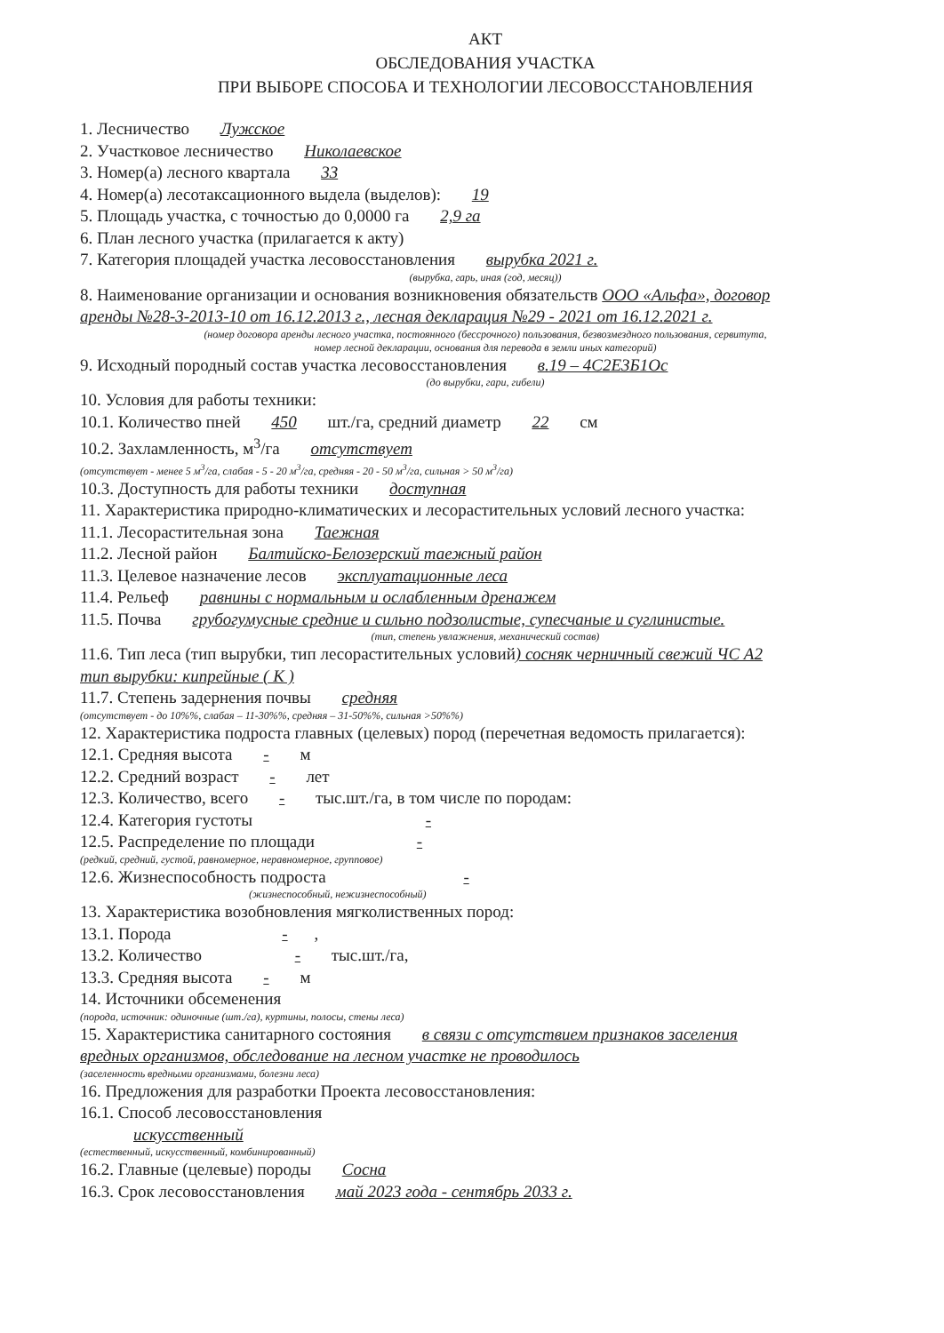АКТ
ОБСЛЕДОВАНИЯ УЧАСТКА
ПРИ ВЫБОРЕ СПОСОБА И ТЕХНОЛОГИИ ЛЕСОВОССТАНОВЛЕНИЯ
1. Лесничество Лужское
2. Участковое лесничество Николаевское
3. Номер(а) лесного квартала 33
4. Номер(а) лесотаксационного выдела (выделов): 19
5. Площадь участка, с точностью до 0,0000 га 2,9 га
6. План лесного участка (прилагается к акту)
7. Категория площадей участка лесовосстановления вырубка 2021 г.
(вырубка, гарь, иная (год, месяц))
8. Наименование организации и основания возникновения обязательств ООО «Альфа», договор
аренды №28-3-2013-10 от 16.12.2013 г., лесная декларация №29 - 2021 от 16.12.2021 г.
(номер договора аренды лесного участка, постоянного (бессрочного) пользования, безвозмездного пользования, сервитута,
номер лесной декларации, основания для перевода в земли иных категорий)
9. Исходный породный состав участка лесовосстановления в.19 – 4С2Е3Б1Ос
(до вырубки, гари, гибели)
10. Условия для работы техники:
10.1. Количество пней 450 шт./га, средний диаметр 22 см
10.2. Захламленность, м<sup>3</sup>/га отсутствует
(отсутствует - менее 5 м<sup>3</sup>/га, слабая - 5 - 20 м<sup>3</sup>/га, средняя - 20 - 50 м<sup>3</sup>/га, сильная > 50 м<sup>3</sup>/га)
10.3. Доступность для работы техники доступная
11. Характеристика природно-климатических и лесорастительных условий лесного участка:
11.1. Лесорастительная зона Таежная
11.2. Лесной район Балтийско-Белозерский таежный район
11.3. Целевое назначение лесов эксплуатационные леса
11.4. Рельеф равнины с нормальным и ослабленным дренажем
11.5. Почва грубогумусные средние и сильно подзолистые, супесчаные и суглинистые.
(тип, степень увлажнения, механический состав)
11.6. Тип леса (тип вырубки, тип лесорастительных условий) сосняк черничный свежий ЧС А2
тип вырубки: кипрейные ( К )
11.7. Степень задернения почвы средняя
(отсутствует - до 10%%, слабая – 11-30%%, средняя – 31-50%%, сильная >50%%)
12. Характеристика подроста главных (целевых) пород (перечетная ведомость прилагается):
12.1. Средняя высота - м
12.2. Средний возраст - лет
12.3. Количество, всего - тыс.шт./га, в том числе по породам:
12.4. Категория густоты -
12.5. Распределение по площади -
(редкий, средний, густой, равномерное, неравномерное, групповое)
12.6. Жизнеспособность подроста -
(жизнеспособный, нежизнеспособный)
13. Характеристика возобновления мягколиственных пород:
13.1. Порода -,
13.2. Количество - тыс.шт./га,
13.3. Средняя высота - м
14. Источники обсеменения
(порода, источник: одиночные (шт./га), куртины, полосы, стены леса)
15. Характеристика санитарного состояния в связи с отсутствием признаков заселения
вредных организмов, обследование на лесном участке не проводилось
(заселенность вредными организмами, болезни леса)
16. Предложения для разработки Проекта лесовосстановления:
16.1. Способ лесовосстановления
искусственный
(естественный, искусственный, комбинированный)
16.2. Главные (целевые) породы Сосна
16.3. Срок лесовосстановления май 2023 года - сентябрь 2033 г.